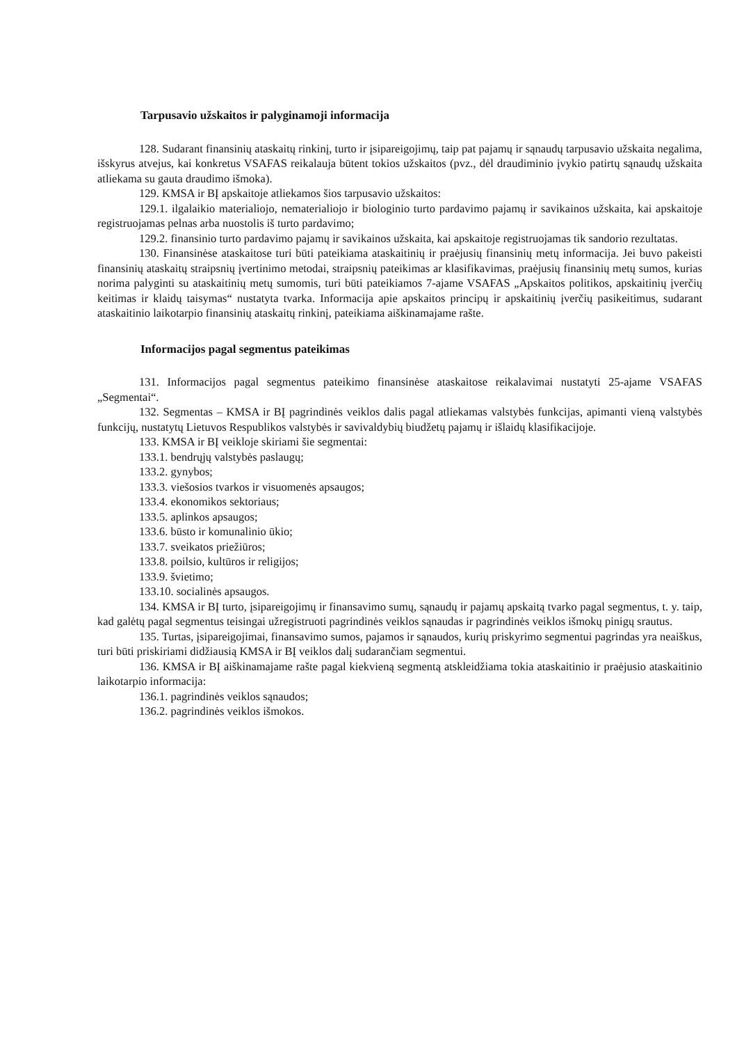Tarpusavio užskaitos ir palyginamoji informacija
128. Sudarant finansinių ataskaitų rinkinį, turto ir įsipareigojimų, taip pat pajamų ir sąnaudų tarpusavio užskaita negalima, išskyrus atvejus, kai konkretus VSAFAS reikalauja būtent tokios užskaitos (pvz., dėl draudiminio įvykio patirtų sąnaudų užskaita atliekama su gauta draudimo išmoka).
129. KMSA ir BĮ apskaitoje atliekamos šios tarpusavio užskaitos:
129.1. ilgalaikio materialiojo, nematerialiojo ir biologinio turto pardavimo pajamų ir savikainos užskaita, kai apskaitoje registruojamas pelnas arba nuostolis iš turto pardavimo;
129.2. finansinio turto pardavimo pajamų ir savikainos užskaita, kai apskaitoje registruojamas tik sandorio rezultatas.
130. Finansinėse ataskaitose turi būti pateikiama ataskaitinių ir praėjusių finansinių metų informacija. Jei buvo pakeisti finansinių ataskaitų straipsnių įvertinimo metodai, straipsnių pateikimas ar klasifikavimas, praėjusių finansinių metų sumos, kurias norima palyginti su ataskaitinių metų sumomis, turi būti pateikiamos 7-ajame VSAFAS „Apskaitos politikos, apskaitinių įverčių keitimas ir klaidų taisymas“ nustatyta tvarka. Informacija apie apskaitos principų ir apskaitinių įverčių pasikeitimus, sudarant ataskaitinio laikotarpio finansinių ataskaitų rinkinį, pateikiama aiškinamajame rašte.
Informacijos pagal segmentus pateikimas
131. Informacijos pagal segmentus pateikimo finansinėse ataskaitose reikalavimai nustatyti 25-ajame VSAFAS „Segmentai“.
132. Segmentas – KMSA ir BĮ pagrindinės veiklos dalis pagal atliekamas valstybės funkcijas, apimanti vieną valstybės funkcijų, nustatytų Lietuvos Respublikos valstybės ir savivaldybių biudžetų pajamų ir išlaidų klasifikacijoje.
133. KMSA ir BĮ veikloje skiriami šie segmentai:
133.1. bendrųjų valstybės paslaugų;
133.2. gynybos;
133.3. viešosios tvarkos ir visuomenės apsaugos;
133.4. ekonomikos sektoriaus;
133.5. aplinkos apsaugos;
133.6. būsto ir komunalinio ūkio;
133.7. sveikatos priežiūros;
133.8. poilsio, kultūros ir religijos;
133.9. švietimo;
133.10. socialinės apsaugos.
134. KMSA ir BĮ turto, įsipareigojimų ir finansavimo sumų, sąnaudų ir pajamų apskaitą tvarko pagal segmentus, t. y. taip, kad galėtų pagal segmentus teisingai užregistruoti pagrindinės veiklos sąnaudas ir pagrindinės veiklos išmokų pinigų srautus.
135. Turtas, įsipareigojimai, finansavimo sumos, pajamos ir sąnaudos, kurių priskyrimo segmentui pagrindas yra neaiškus, turi būti priskiriami didžiausią KMSA ir BĮ veiklos dalį sudarančiam segmentui.
136. KMSA ir BĮ aiškinamajame rašte pagal kiekvieną segmentą atskleidžiama tokia ataskaitinio ir praėjusio ataskaitinio laikotarpio informacija:
136.1. pagrindinės veiklos sąnaudos;
136.2. pagrindinės veiklos išmokos.